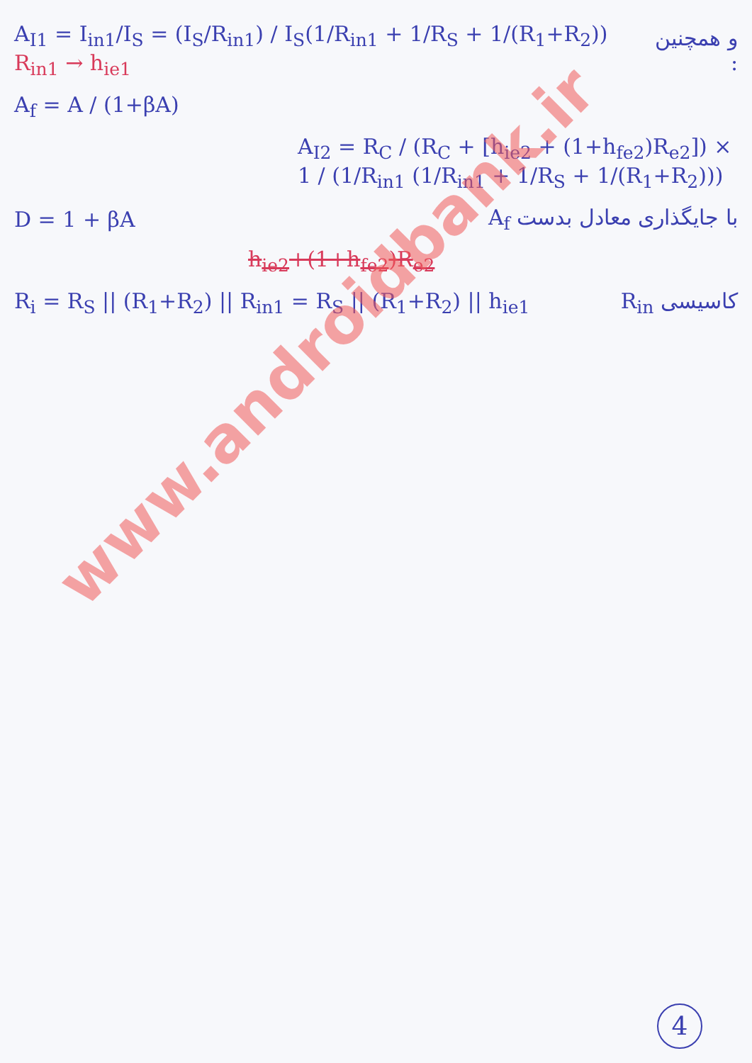A<sub>I1</sub> = I<sub>in1</sub>/I<sub>S</sub> = (I<sub>S</sub>/R<sub>in1</sub>) / I<sub>S</sub>(1/R<sub>in1</sub> + 1/R<sub>S</sub> + 1/(R<sub>1</sub>+R<sub>2</sub>)) R<sub>in1</sub> → h<sub>ie1</sub> و همچنین :
A<sub>f</sub> = A / (1+βA)
A<sub>I2</sub> = R<sub>C</sub> / (R<sub>C</sub> + [h<sub>ie2</sub> + (1+h<sub>fe2</sub>)R<sub>e2</sub>]) × 1 / (1/R<sub>in1</sub> (1/R<sub>in1</sub> + 1/R<sub>S</sub> + 1/(R<sub>1</sub>+R<sub>2</sub>)))
D = 1 + βA با جایگذاری معادل بدست A<sub>f</sub>
h<sub>ie2</sub>+(1+h<sub>fe2</sub>)R<sub>e2</sub>
R<sub>i</sub> = R<sub>S</sub> || (R<sub>1</sub>+R<sub>2</sub>) || R<sub>in1</sub> = R<sub>S</sub> || (R<sub>1</sub>+R<sub>2</sub>) || h<sub>ie1</sub> R<sub>in</sub> کاسیسی
www.androidbank.ir
4